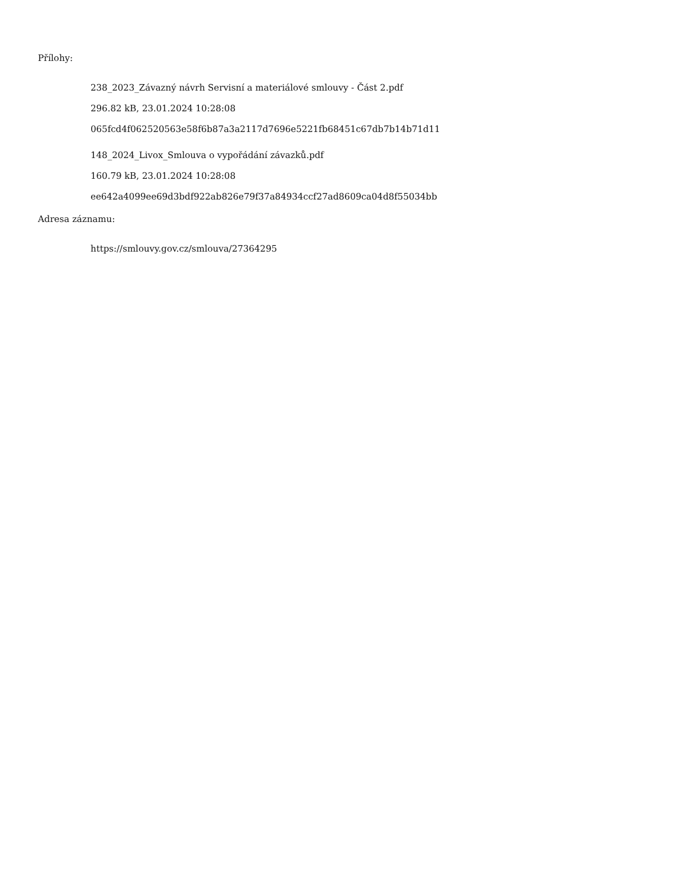Přílohy:
238_2023_Závazný návrh Servisní a materiálové smlouvy - Část 2.pdf
296.82 kB, 23.01.2024 10:28:08
065fcd4f062520563e58f6b87a3a2117d7696e5221fb68451c67db7b14b71d11
148_2024_Livox_Smlouva o vypořádání závazků.pdf
160.79 kB, 23.01.2024 10:28:08
ee642a4099ee69d3bdf922ab826e79f37a84934ccf27ad8609ca04d8f55034bb
Adresa záznamu:
https://smlouvy.gov.cz/smlouva/27364295